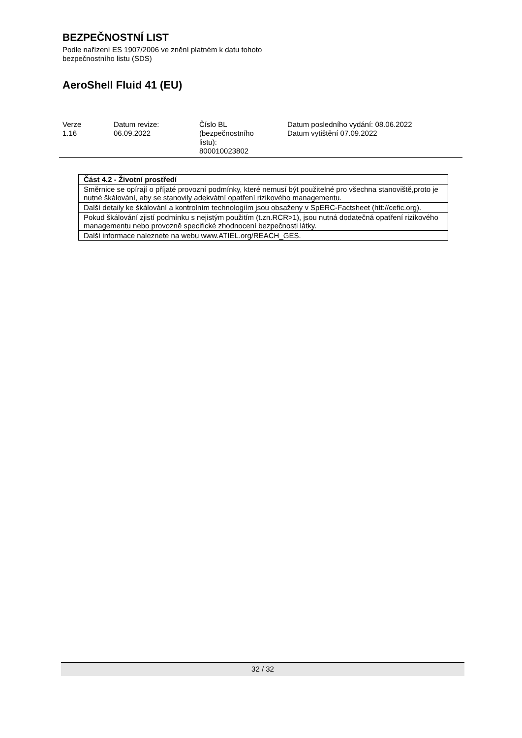BEZPEČNOSTNÍ LIST
Podle nařízení ES 1907/2006 ve znění platném k datu tohoto
bezpečnostního listu (SDS)
AeroShell Fluid 41 (EU)
| Verze 1.16 | Datum revize: 06.09.2022 | Číslo BL (bezpečnostního listu): 800010023802 | Datum posledního vydání: 08.06.2022 Datum vytištění 07.09.2022 |
| Část 4.2 - Životní prostředí |
| Směrnice se opírají o příjaté provozní podmínky, které nemusí být použitelné pro všechna stanoviště,proto je nutné škálování, aby se stanovily adekvátní opatření rizikového managementu. |
| Další detaily ke škálování a kontrolním technologiím jsou obsaženy v SpERC-Factsheet (htt://cefic.org). |
| Pokud škálování zjistí podmínku s nejistým použitím (t.zn.RCR>1), jsou nutná dodatečná opatření rizikového managementu nebo provozně specifické zhodnocení bezpečnosti látky. |
| Další informace naleznete na webu www.ATIEL.org/REACH_GES. |
32 / 32